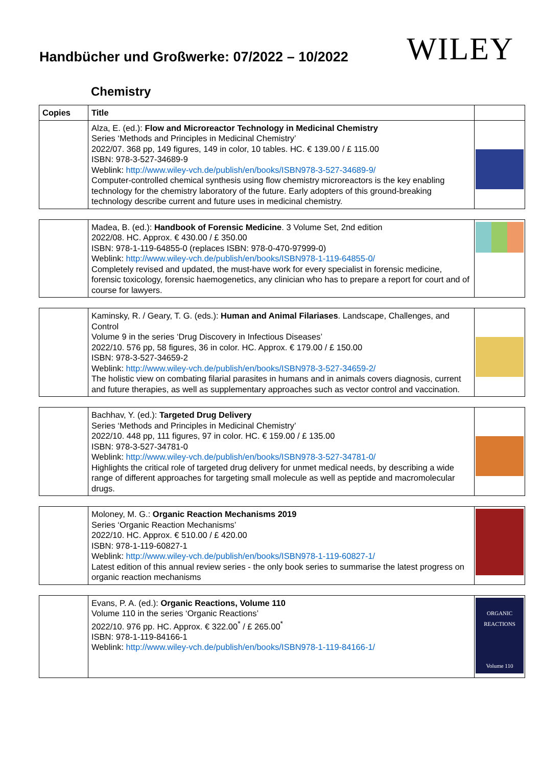Handbücher und Großwerke: 07/2022 – 10/2022
WILEY
Chemistry
| Copies | Title | |
| --- | --- | --- |
| | Alza, E. (ed.): Flow and Microreactor Technology in Medicinal Chemistry Series ‘Methods and Principles in Medicinal Chemistry’ 2022/07. 368 pp, 149 figures, 149 in color, 10 tables. HC. € 139.00 / £ 115.00 ISBN: 978-3-527-34689-9 Weblink: http://www.wiley-vch.de/publish/en/books/ISBN978-3-527-34689-9/ Computer-controlled chemical synthesis using flow chemistry microreactors is the key enabling technology for the chemistry laboratory of the future. Early adopters of this ground-breaking technology describe current and future uses in medicinal chemistry. | |
| | Madea, B. (ed.): Handbook of Forensic Medicine . 3 Volume Set, 2nd edition 2022/08. HC. Approx. € 430.00 / £ 350.00 ISBN: 978-1-119-64855-0 (replaces ISBN: 978-0-470-97999-0) Weblink: http://www.wiley-vch.de/publish/en/books/ISBN978-1-119-64855-0/ Completely revised and updated, the must-have work for every specialist in forensic medicine, forensic toxicology, forensic haemogenetics, any clinician who has to prepare a report for court and of course for lawyers. | |
| | Kaminsky, R. / Geary, T. G. (eds.): Human and Animal Filariases . Landscape, Challenges, and Control Volume 9 in the series ‘Drug Discovery in Infectious Diseases’ 2022/10. 576 pp, 58 figures, 36 in color. HC. Approx. € 179.00 / £ 150.00 ISBN: 978-3-527-34659-2 Weblink: http://www.wiley-vch.de/publish/en/books/ISBN978-3-527-34659-2/ The holistic view on combating filarial parasites in humans and in animals covers diagnosis, current and future therapies, as well as supplementary approaches such as vector control and vaccination. | |
| | Bachhav, Y. (ed.): Targeted Drug Delivery Series ‘Methods and Principles in Medicinal Chemistry’ 2022/10. 448 pp, 111 figures, 97 in color. HC. € 159.00 / £ 135.00 ISBN: 978-3-527-34781-0 Weblink: http://www.wiley-vch.de/publish/en/books/ISBN978-3-527-34781-0/ Highlights the critical role of targeted drug delivery for unmet medical needs, by describing a wide range of different approaches for targeting small molecule as well as peptide and macromolecular drugs. | |
| | Moloney, M. G.: Organic Reaction Mechanisms 2019 Series ‘Organic Reaction Mechanisms’ 2022/10. HC. Approx. € 510.00 / £ 420.00 ISBN: 978-1-119-60827-1 Weblink: http://www.wiley-vch.de/publish/en/books/ISBN978-1-119-60827-1/ Latest edition of this annual review series - the only book series to summarise the latest progress on organic reaction mechanisms | |
| | Evans, P. A. (ed.): Organic Reactions, Volume 110 Volume 110 in the series ‘Organic Reactions’ 2022/10. 976 pp. HC. Approx. € 322.00<sup>*</sup> / £ 265.00<sup>*</sup> ISBN: 978-1-119-84166-1 Weblink: http://www.wiley-vch.de/publish/en/books/ISBN978-1-119-84166-1/ | ORGANIC REACTIONS Volume 110 |